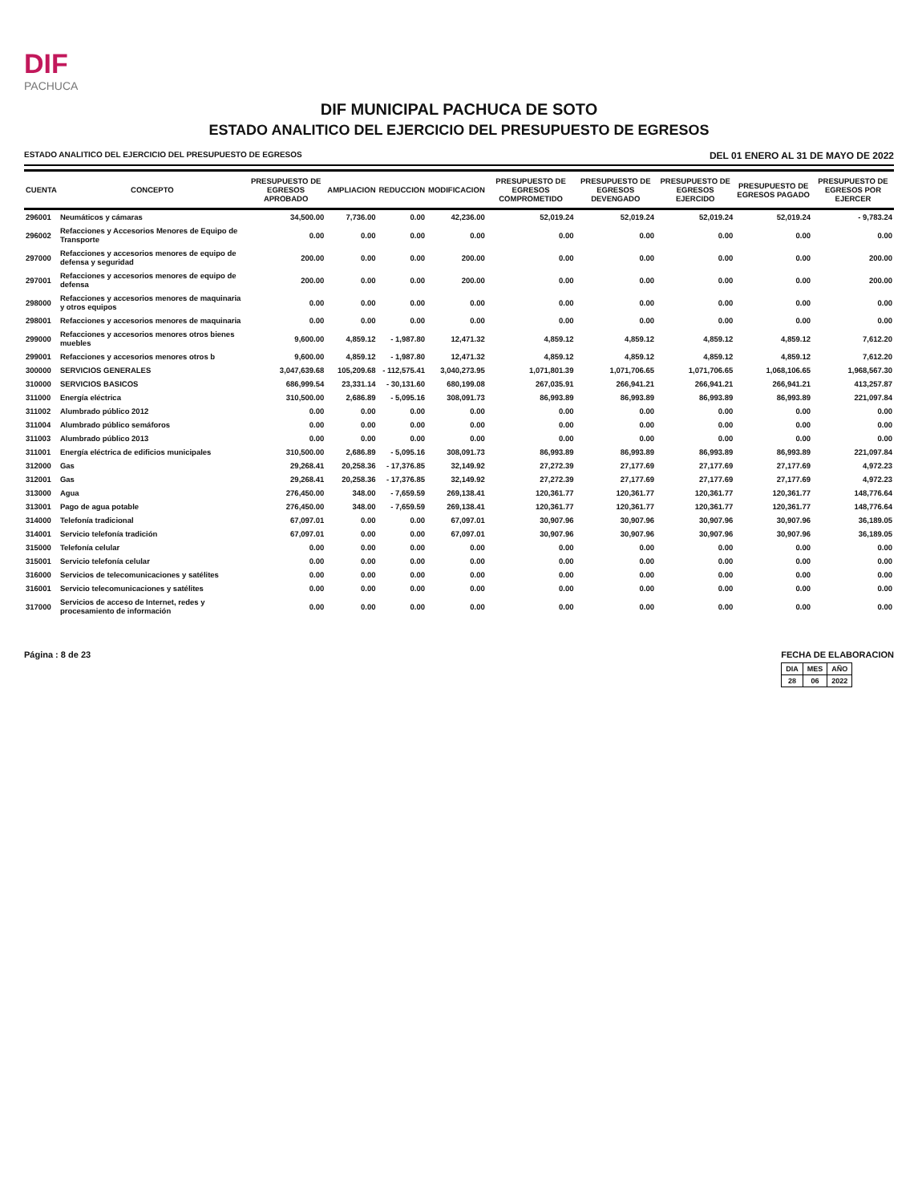DIF
PACHUCA
DIF MUNICIPAL PACHUCA DE SOTO
ESTADO ANALITICO DEL EJERCICIO DEL PRESUPUESTO DE EGRESOS
ESTADO ANALITICO DEL EJERCICIO DEL PRESUPUESTO DE EGRESOS DEL 01 ENERO AL 31 DE MAYO DE 2022
| CUENTA | CONCEPTO | PRESUPUESTO DE EGRESOS APROBADO | AMPLIACION | REDUCCION | MODIFICACION | PRESUPUESTO DE EGRESOS COMPROMETIDO | PRESUPUESTO DE EGRESOS DEVENGADO | PRESUPUESTO DE EGRESOS EJERCIDO | PRESUPUESTO DE EGRESOS PAGADO | PRESUPUESTO DE EGRESOS POR EJERCER |
| --- | --- | --- | --- | --- | --- | --- | --- | --- | --- | --- |
| 296001 | Neumáticos y cámaras | 34,500.00 | 7,736.00 | 0.00 | 42,236.00 | 52,019.24 | 52,019.24 | 52,019.24 | 52,019.24 | - 9,783.24 |
| 296002 | Refacciones y Accesorios Menores de Equipo de Transporte | 0.00 | 0.00 | 0.00 | 0.00 | 0.00 | 0.00 | 0.00 | 0.00 | 0.00 |
| 297000 | Refacciones y accesorios menores de equipo de defensa y seguridad | 200.00 | 0.00 | 0.00 | 200.00 | 0.00 | 0.00 | 0.00 | 0.00 | 200.00 |
| 297001 | Refacciones y accesorios menores de equipo de defensa | 200.00 | 0.00 | 0.00 | 200.00 | 0.00 | 0.00 | 0.00 | 0.00 | 200.00 |
| 298000 | Refacciones y accesorios menores de maquinaria y otros equipos | 0.00 | 0.00 | 0.00 | 0.00 | 0.00 | 0.00 | 0.00 | 0.00 | 0.00 |
| 298001 | Refacciones y accesorios menores de maquinaria | 0.00 | 0.00 | 0.00 | 0.00 | 0.00 | 0.00 | 0.00 | 0.00 | 0.00 |
| 299000 | Refacciones y accesorios menores otros bienes muebles | 9,600.00 | 4,859.12 | - 1,987.80 | 12,471.32 | 4,859.12 | 4,859.12 | 4,859.12 | 4,859.12 | 7,612.20 |
| 299001 | Refacciones y accesorios menores otros b | 9,600.00 | 4,859.12 | - 1,987.80 | 12,471.32 | 4,859.12 | 4,859.12 | 4,859.12 | 4,859.12 | 7,612.20 |
| 300000 | SERVICIOS GENERALES | 3,047,639.68 | 105,209.68 | - 112,575.41 | 3,040,273.95 | 1,071,801.39 | 1,071,706.65 | 1,071,706.65 | 1,068,106.65 | 1,968,567.30 |
| 310000 | SERVICIOS BASICOS | 686,999.54 | 23,331.14 | - 30,131.60 | 680,199.08 | 267,035.91 | 266,941.21 | 266,941.21 | 266,941.21 | 413,257.87 |
| 311000 | Energía eléctrica | 310,500.00 | 2,686.89 | - 5,095.16 | 308,091.73 | 86,993.89 | 86,993.89 | 86,993.89 | 86,993.89 | 221,097.84 |
| 311002 | Alumbrado público 2012 | 0.00 | 0.00 | 0.00 | 0.00 | 0.00 | 0.00 | 0.00 | 0.00 | 0.00 |
| 311004 | Alumbrado público semáforos | 0.00 | 0.00 | 0.00 | 0.00 | 0.00 | 0.00 | 0.00 | 0.00 | 0.00 |
| 311003 | Alumbrado público 2013 | 0.00 | 0.00 | 0.00 | 0.00 | 0.00 | 0.00 | 0.00 | 0.00 | 0.00 |
| 311001 | Energía eléctrica de edificios municipales | 310,500.00 | 2,686.89 | - 5,095.16 | 308,091.73 | 86,993.89 | 86,993.89 | 86,993.89 | 86,993.89 | 221,097.84 |
| 312000 | Gas | 29,268.41 | 20,258.36 | - 17,376.85 | 32,149.92 | 27,272.39 | 27,177.69 | 27,177.69 | 27,177.69 | 4,972.23 |
| 312001 | Gas | 29,268.41 | 20,258.36 | - 17,376.85 | 32,149.92 | 27,272.39 | 27,177.69 | 27,177.69 | 27,177.69 | 4,972.23 |
| 313000 | Agua | 276,450.00 | 348.00 | - 7,659.59 | 269,138.41 | 120,361.77 | 120,361.77 | 120,361.77 | 120,361.77 | 148,776.64 |
| 313001 | Pago de agua potable | 276,450.00 | 348.00 | - 7,659.59 | 269,138.41 | 120,361.77 | 120,361.77 | 120,361.77 | 120,361.77 | 148,776.64 |
| 314000 | Telefonía tradicional | 67,097.01 | 0.00 | 0.00 | 67,097.01 | 30,907.96 | 30,907.96 | 30,907.96 | 30,907.96 | 36,189.05 |
| 314001 | Servicio telefonía tradición | 67,097.01 | 0.00 | 0.00 | 67,097.01 | 30,907.96 | 30,907.96 | 30,907.96 | 30,907.96 | 36,189.05 |
| 315000 | Telefonía celular | 0.00 | 0.00 | 0.00 | 0.00 | 0.00 | 0.00 | 0.00 | 0.00 | 0.00 |
| 315001 | Servicio telefonía celular | 0.00 | 0.00 | 0.00 | 0.00 | 0.00 | 0.00 | 0.00 | 0.00 | 0.00 |
| 316000 | Servicios de telecomunicaciones y satélites | 0.00 | 0.00 | 0.00 | 0.00 | 0.00 | 0.00 | 0.00 | 0.00 | 0.00 |
| 316001 | Servicio telecomunicaciones y satélites | 0.00 | 0.00 | 0.00 | 0.00 | 0.00 | 0.00 | 0.00 | 0.00 | 0.00 |
| 317000 | Servicios de acceso de Internet, redes y procesamiento de información | 0.00 | 0.00 | 0.00 | 0.00 | 0.00 | 0.00 | 0.00 | 0.00 | 0.00 |
Página : 8 de 23 FECHA DE ELABORACION
| DIA | MES | AÑO |
| 28 | 06 | 2022 |